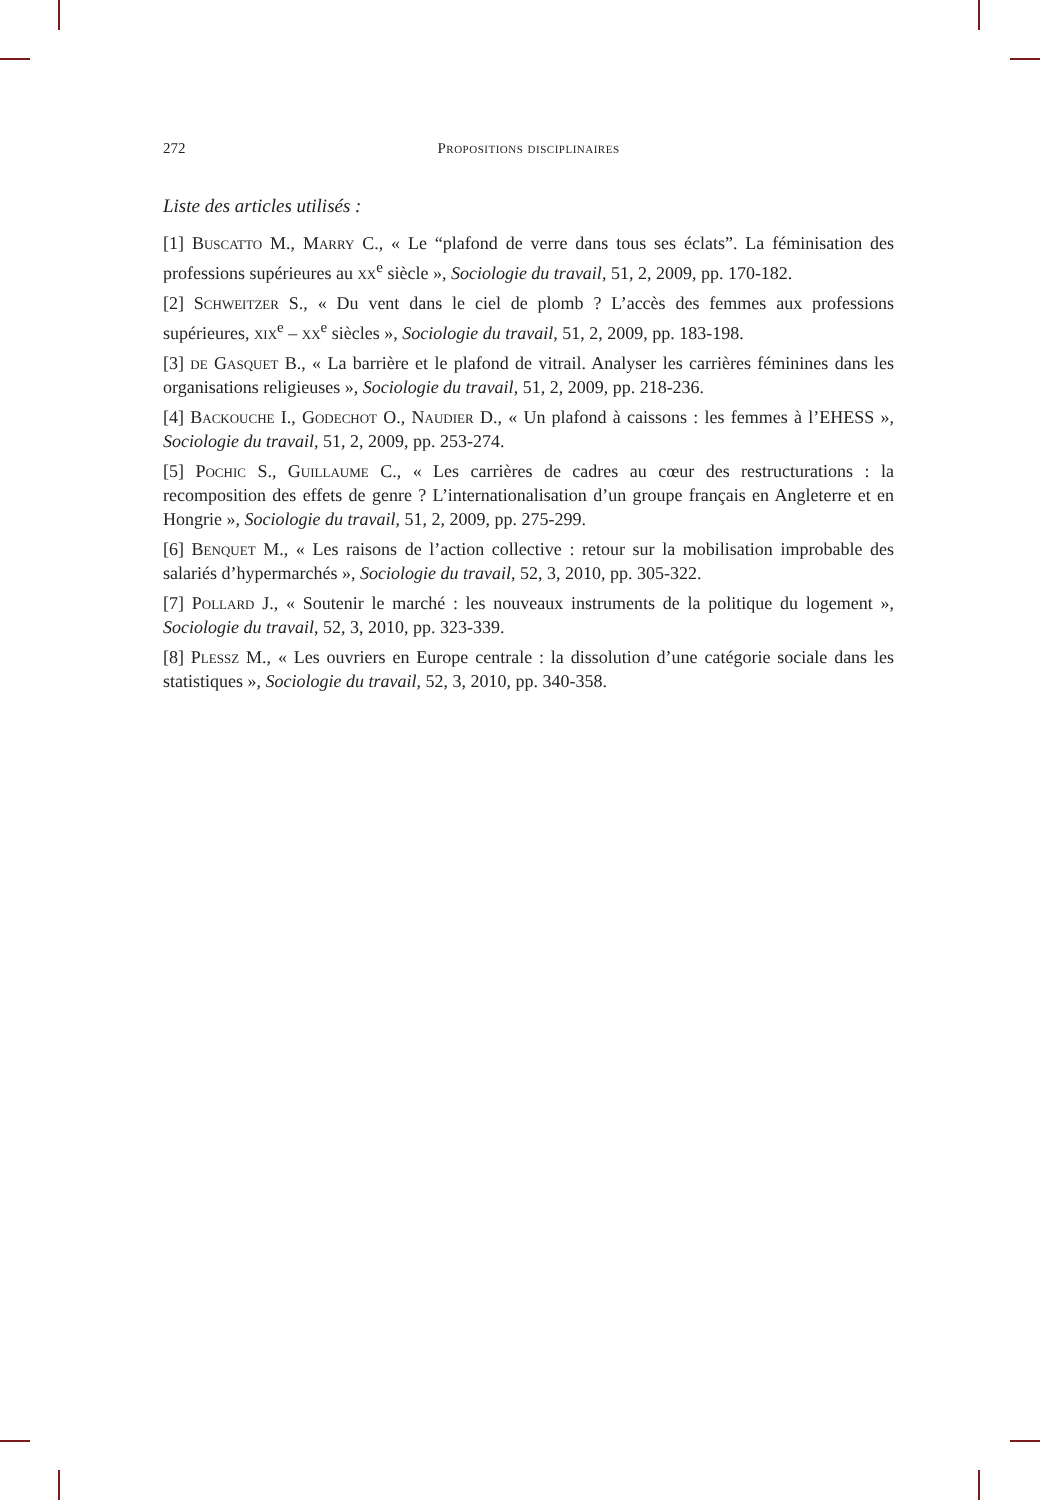272 Propositions disciplinaires
Liste des articles utilisés :
[1] Buscatto M., Marry C., « Le “plafond de verre dans tous ses éclats”. La féminisation des professions supérieures au xx<sup>e</sup> siècle », Sociologie du travail, 51, 2, 2009, pp. 170-182.
[2] Schweitzer S., « Du vent dans le ciel de plomb ? L’accès des femmes aux professions supérieures, xix<sup>e</sup> – xx<sup>e</sup> siècles », Sociologie du travail, 51, 2, 2009, pp. 183-198.
[3] de Gasquet B., « La barrière et le plafond de vitrail. Analyser les carrières féminines dans les organisations religieuses », Sociologie du travail, 51, 2, 2009, pp. 218-236.
[4] Backouche I., Godechot O., Naudier D., « Un plafond à caissons : les femmes à l’EHESS », Sociologie du travail, 51, 2, 2009, pp. 253-274.
[5] Pochic S., Guillaume C., « Les carrières de cadres au cœur des restructurations : la recomposition des effets de genre ? L’internationalisation d’un groupe français en Angleterre et en Hongrie », Sociologie du travail, 51, 2, 2009, pp. 275-299.
[6] Benquet M., « Les raisons de l’action collective : retour sur la mobilisation improbable des salariés d’hypermarchés », Sociologie du travail, 52, 3, 2010, pp. 305-322.
[7] Pollard J., « Soutenir le marché : les nouveaux instruments de la politique du logement », Sociologie du travail, 52, 3, 2010, pp. 323-339.
[8] Plessz M., « Les ouvriers en Europe centrale : la dissolution d’une catégorie sociale dans les statistiques », Sociologie du travail, 52, 3, 2010, pp. 340-358.